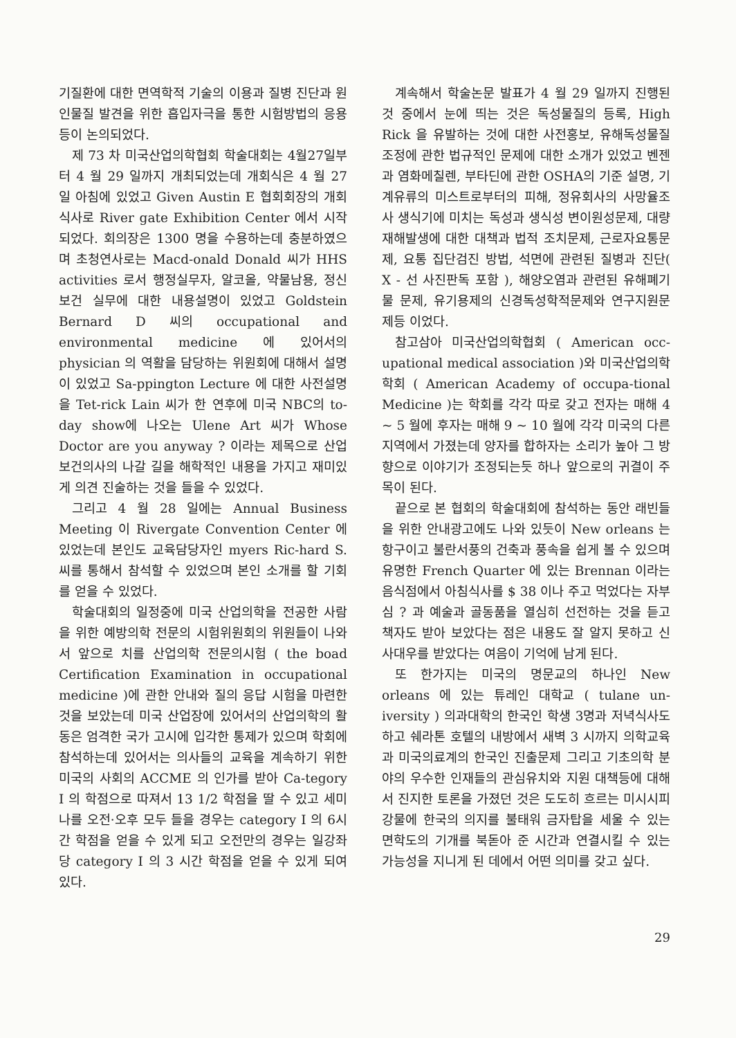기질환에 대한 면역학적 기술의 이용과 질병 진단과 원인물질 발견을 위한 흡입자극을 통한 시험방법의 응용 등이 논의되었다.
제 73 차 미국산업의학협회 학술대회는 4월27일부터 4 월 29 일까지 개최되었는데 개회식은 4 월 27 일 아침에 있었고 Given Austin E 협회회장의 개회식사로 River gate Exhibition Center 에서 시작되었다. 회의장은 1300 명을 수용하는데 충분하였으며 초청연사로는 Macd-onald Donald 씨가 HHS activities 로서 행정실무자, 알코올, 약물남용, 정신보건 실무에 대한 내용설명이 있었고 Goldstein Bernard D 씨의 occupational and environmental medicine 에 있어서의 physician 의 역활을 담당하는 위원회에 대해서 설명이 있었고 Sa-ppington Lecture 에 대한 사전설명을 Tet-rick Lain 씨가 한 연후에 미국 NBC의 to-day show에 나오는 Ulene Art 씨가 Whose Doctor are you anyway ? 이라는 제목으로 산업보건의사의 나갈 길을 해학적인 내용을 가지고 재미있게 의견 진술하는 것을 들을 수 있었다.
그리고 4 월 28 일에는 Annual Business Meeting 이 Rivergate Convention Center 에 있었는데 본인도 교육담당자인 myers Ric-hard S. 씨를 통해서 참석할 수 있었으며 본인 소개를 할 기회를 얻을 수 있었다.
학술대회의 일정중에 미국 산업의학을 전공한 사람을 위한 예방의학 전문의 시험위원회의 위원들이 나와서 앞으로 치를 산업의학 전문의시험 ( the boad Certification Examination in occupational medicine )에 관한 안내와 질의 응답 시험을 마련한 것을 보았는데 미국 산업장에 있어서의 산업의학의 활동은 엄격한 국가 고시에 입각한 통제가 있으며 학회에 참석하는데 있어서는 의사들의 교육을 계속하기 위한 미국의 사회의 ACCME 의 인가를 받아 Ca-tegory I 의 학점으로 따져서 13 1/2 학점을 딸 수 있고 세미나를 오전·오후 모두 들을 경우는 category I 의 6시간 학점을 얻을 수 있게 되고 오전만의 경우는 일강좌당 category I 의 3 시간 학점을 얻을 수 있게 되여 있다.
계속해서 학술논문 발표가 4 월 29 일까지 진행된것 중에서 눈에 띄는 것은 독성물질의 등록, High Rick 을 유발하는 것에 대한 사전홍보, 유해독성물질 조정에 관한 법규적인 문제에 대한 소개가 있었고 벤젠과 염화메칠렌, 부타딘에 관한 OSHA의 기준 설명, 기계유류의 미스트로부터의 피해, 정유회사의 사망율조사 생식기에 미치는 독성과 생식성 변이원성문제, 대량재해발생에 대한 대책과 법적 조치문제, 근로자요통문제, 요통 집단검진 방법, 석면에 관련된 질병과 진단( X - 선 사진판독 포함 ), 해양오염과 관련된 유해폐기물 문제, 유기용제의 신경독성학적문제와 연구지원문제등 이었다.
참고삼아 미국산업의학협회 ( American occ-upational medical association )와 미국산업의학학회 ( American Academy of occupa-tional Medicine )는 학회를 각각 따로 갖고 전자는 매해 4 ~ 5 월에 후자는 매해 9 ~ 10 월에 각각 미국의 다른 지역에서 가졌는데 양자를 합하자는 소리가 높아 그 방향으로 이야기가 조정되는듯 하나 앞으로의 귀결이 주목이 된다.
끝으로 본 협회의 학술대회에 참석하는 동안 래빈들을 위한 안내광고에도 나와 있듯이 New orleans 는 항구이고 불란서풍의 건축과 풍속을 쉽게 볼 수 있으며 유명한 French Quarter 에 있는 Brennan 이라는 음식점에서 아침식사를 $ 38 이나 주고 먹었다는 자부심 ? 과 예술과 골동품을 열심히 선전하는 것을 듣고 책자도 받아 보았다는 점은 내용도 잘 알지 못하고 신사대우를 받았다는 여음이 기억에 남게 된다.
또 한가지는 미국의 명문교의 하나인 New orleans 에 있는 튜레인 대학교 ( tulane un-iversity ) 의과대학의 한국인 학생 3명과 저녁식사도 하고 쉐라톤 호텔의 내방에서 새벽 3 시까지 의학교육과 미국의료계의 한국인 진출문제 그리고 기초의학 분야의 우수한 인재들의 관심유치와 지원 대책등에 대해서 진지한 토론을 가졌던 것은 도도히 흐르는 미시시피강물에 한국의 의지를 불태워 금자탑을 세울 수 있는 면학도의 기개를 북돋아 준 시간과 연결시킬 수 있는 가능성을 지니게 된 데에서 어떤 의미를 갖고 싶다.
29